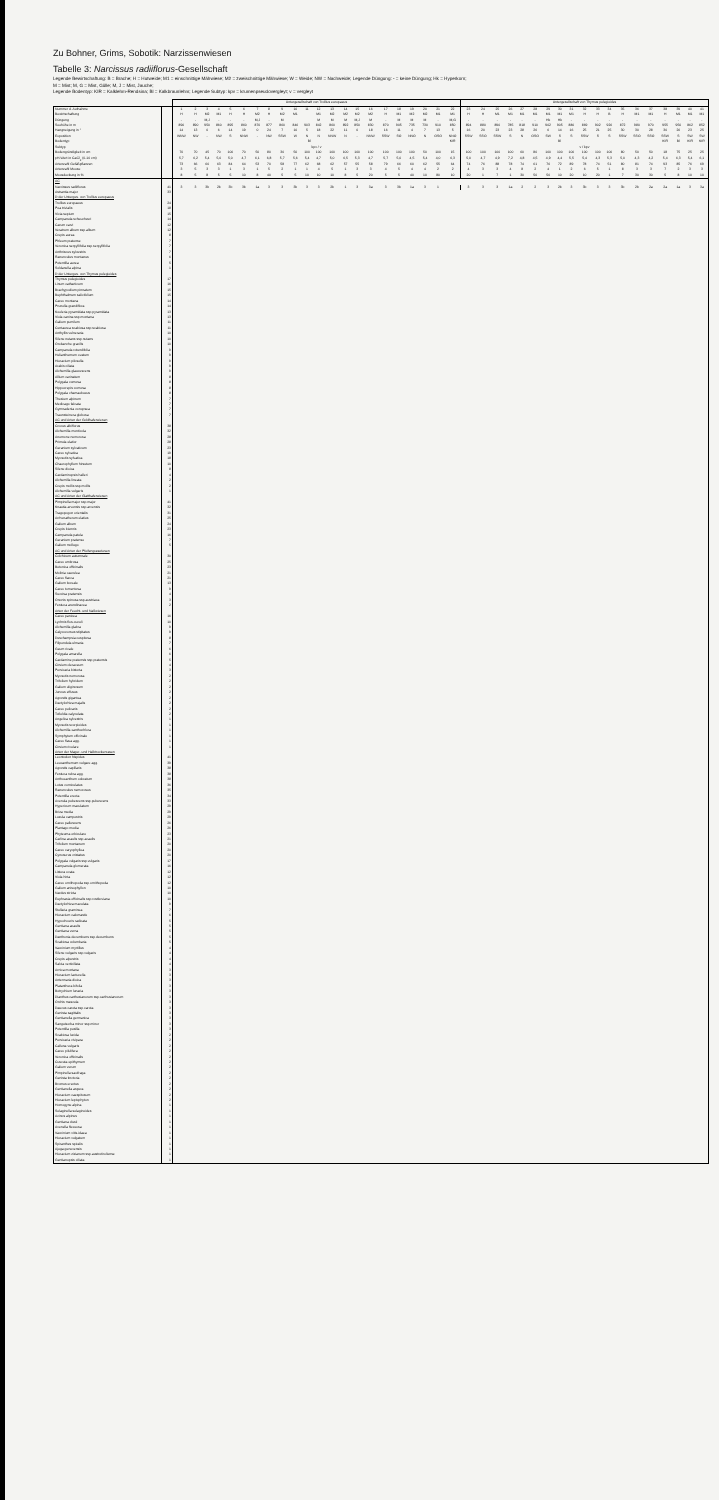Zu Bohner, Grims, Sobotik: Narzissenwiesen
Tabelle 3: Narcissus radiiflorus-Gesellschaft
Legende Bewirtschaftung: B = Brache; H = Hutweide; M1 = einschnittige Mähwiese; M2 = zweischnittige Mähwiese; W = Weide; NW = Nachweide; Legende Düngung: - = keine Düngung; Hk = Hyperkorn;
M = Mist; M, G = Mist, Gülle; M, J = Mist, Jauche;
Legende Bodentyp: KIR = Kalklehm-Rendsina; Bl = Kalkbraunlehm; Legende Subtyp: kpv = krumenpseudovergleyt; v = vergleyt
| | | Untergesellschaft von Trollius europaeus | | | | | | | | | | | | | | | | | | | | | | Untergesellschaft von Thymus pulegioides | | | | | | | | | | | | | | | | | | |
| --- | --- | --- | --- | --- | --- | --- | --- | --- | --- | --- | --- | --- | --- | --- | --- | --- | --- | --- | --- | --- | --- | --- | --- | --- | --- | --- | --- | --- | --- | --- | --- | --- | --- | --- | --- | --- | --- | --- | --- | --- | --- | --- |
| Nummer d. Aufnahme | | 1 | 2 | 3 | 4 | 5 | 6 | 7 | 8 | 9 | 10 | 11 | 12 | 13 | 14 | 15 | 16 | 17 | 18 | 19 | 20 | 21 | 22 | 23 | 24 | 25 | 26 | 27 | 28 | 29 | 30 | 31 | 32 | 33 | 34 | 35 | 36 | 37 | 38 | 39 | 40 | 41 |
| Bewirtschaftung | | H | H | M2 | M1 | H | H | M2 | H | M2 | M1 | | M1 | M2 | M2 | M2 | M2 | H | M1 | M2 | M2 | M1 | M1 | H | H | M1 | M1 | M1 | M1 | M1 | M1 | M1 | H | H | B | H | M1 | M1 | H | M1 | M1 | M1 |
| Düngung | | - | - | M,J | - | - | - | M,J | - | M | | | M | M | M | M,J | M | - | M | M | M | - | M,G | - | - | - | - | - | - | Hk | Hk | - | - | - | - | - | - | - | - | - | - | - |
| Seehöhe in m | | 890 | 890 | 950 | 860 | 895 | 860 | 870 | 877 | 860 | 846 | 903 | 842 | 860 | 892 | 850 | 830 | 870 | 905 | 735 | 730 | 910 | 850 | 894 | 880 | 890 | 785 | 818 | 910 | 902 | 905 | 880 | 869 | 902 | 926 | 872 | 980 | 970 | 955 | 950 | 862 | 852 |
| Hangneigung in ° | | 14 | 13 | 0 | 6 | 14 | 19 | 0 | 24 | 7 | 10 | 5 | 18 | 22 | 11 | 0 | 18 | 16 | 11 | 4 | 7 | 13 | 5 | 16 | 20 | 23 | 23 | 28 | 26 | 6 | 14 | 16 | 25 | 21 | 25 | 30 | 30 | 28 | 30 | 26 | 23 | 25 |
| Exposition | | WNW | NW | - | NW | S | NNW | - | NW | SSW | W | N | N | NNW | N | - | NNW | SSW | SO | NNO | N | OSO | NNO | SSW | SSO | SSW | S | N | OSO | SW | S | S | SSW | S | S | SSW | SSO | SSO | SSW | S | SW | SW |
| Bodentyp | | Bl | | | | | | | | | | | | | | | | | | | | | KIR | Bl | | | | | | | | | | | | | | | KIR | Bl | KIR | KIR |
| Subtyp | | kpv / v | | | | | | | | | | | | | | | | | | | | | | v / kpv | | | | | | | | | | | | | | | | | | |
| Bodengründigkeit in cm | | 70 | 70 | 45 | 70 | 100 | 70 | 50 | 80 | 30 | 50 | 100 | 100 | 100 | 100 | 100 | 100 | 100 | 100 | 100 | 50 | 100 | 15 | 100 | 100 | 100 | 100 | 60 | 80 | 100 | 100 | 100 | 100 | 100 | 100 | 80 | 50 | 50 | 18 | 75 | 25 | 25 |
| pH-Wert in CaCl<sub>2</sub> (0-10 cm) | | 5,7 | 6,2 | 5,4 | 5,0 | 5,0 | 4,7 | 6,1 | 6,8 | 5,7 | 5,6 | 5,4 | 4,7 | 5,0 | 6,5 | 5,3 | 4,7 | 5,7 | 5,0 | 4,5 | 5,4 | 4,0 | 6,3 | 5,0 | 4,7 | 4,9 | 7,2 | 4,8 | 4,5 | 4,9 | 4,4 | 5,5 | 5,4 | 4,3 | 5,3 | 5,0 | 4,3 | 4,2 | 5,4 | 6,3 | 5,4 | 6,1 |
| Artenzahl Gefäßpflanzen | | 73 | 66 | 60 | 63 | 84 | 64 | 53 | 70 | 58 | 77 | 62 | 68 | 62 | 57 | 55 | 58 | 79 | 66 | 60 | 62 | 55 | 64 | 74 | 76 | 88 | 78 | 74 | 61 | 76 | 72 | 89 | 78 | 74 | 51 | 80 | 81 | 74 | 93 | 85 | 76 | 69 |
| Artenzahl Moose | | 3 | 5 | 3 | 3 | 1 | 3 | 1 | 5 | 2 | 1 | 1 | 4 | 5 | 1 | 3 | 3 | 4 | 5 | 4 | 4 | 2 | 2 | 4 | 3 | 3 | 4 | 8 | 2 | 4 | 1 | 2 | 6 | 5 | 1 | 8 | 3 | 3 | 7 | 2 | 3 | 3 |
| Moosdeckung in % | | 8 | 5 | 8 | 5 | 5 | 10 | 8 | 40 | 5 | 5 | 10 | 10 | 10 | 8 | 5 | 20 | 5 | 5 | 40 | 10 | 80 | 10 | 20 | 1 | 7 | 1 | 30 | 50 | 50 | 10 | 20 | 10 | 20 | 1 | 7 | 30 | 30 | 5 | 8 | 10 | 10 |
| AC | | | | | | | | | | | | | | | | | | | | | | | | | | | | | | | | | | | | | | | | | | |
| Narcissus radiiflorus | 41 | 3 | 3 | 3b | 2b | 3b | 3b | 1a | 3 | 3 | 3b | 3 | 3 | 2b | 1 | 3 | 3a | 3 | 3b | 1a | 3 | 1 | | 3 | 3 | 3 | 1a | 2 | 2 | 3 | 2b | 3 | 3b | 3 | 3 | 3b | 2b | 2a | 2a | 1a | 3 | 3a |
| Astrantia major | 33 | | | | | | | | | | | | | | | | | | | | | | | | | | | | | | | | | | | | | | | | | |
| D der Unterges. von Trollius europaeus | | | | | | | | | | | | | | | | | | | | | | | | | | | | | | | | | | | | | | | | | | |
| Trollius europaeus | 24 | | | | | | | | | | | | | | | | | | | | | | | | | | | | | | | | | | | | | | | | | |
| Poa trivialis | 18 | | | | | | | | | | | | | | | | | | | | | | | | | | | | | | | | | | | | | | | | | |
| Vicia sepium | 15 | | | | | | | | | | | | | | | | | | | | | | | | | | | | | | | | | | | | | | | | | |
| Campanula scheuchzeri | 14 | | | | | | | | | | | | | | | | | | | | | | | | | | | | | | | | | | | | | | | | | |
| Carum carvi | 12 | | | | | | | | | | | | | | | | | | | | | | | | | | | | | | | | | | | | | | | | | |
| Veratrum album ssp.album | 12 | | | | | | | | | | | | | | | | | | | | | | | | | | | | | | | | | | | | | | | | | |
| Crepis aurea | 8 | | | | | | | | | | | | | | | | | | | | | | | | | | | | | | | | | | | | | | | | | |
| Phleum pratense | 7 | | | | | | | | | | | | | | | | | | | | | | | | | | | | | | | | | | | | | | | | | |
| Veronica serpyllifolia ssp.serpyllifolia | 7 | | | | | | | | | | | | | | | | | | | | | | | | | | | | | | | | | | | | | | | | | |
| Anthriscus sylvestris | 7 | | | | | | | | | | | | | | | | | | | | | | | | | | | | | | | | | | | | | | | | | |
| Ranunculus montanus | 6 | | | | | | | | | | | | | | | | | | | | | | | | | | | | | | | | | | | | | | | | | |
| Potentilla aurea | 5 | | | | | | | | | | | | | | | | | | | | | | | | | | | | | | | | | | | | | | | | | |
| Soldanella alpina | 1 | | | | | | | | | | | | | | | | | | | | | | | | | | | | | | | | | | | | | | | | | |
| D der Unterges. von Thymus pulegioides | | | | | | | | | | | | | | | | | | | | | | | | | | | | | | | | | | | | | | | | | | |
| Thymus pulegioides | 17 | | | | | | | | | | | | | | | | | | | | | | | | | | | | | | | | | | | | | | | | | |
| Linum catharticum | 16 | | | | | | | | | | | | | | | | | | | | | | | | | | | | | | | | | | | | | | | | | |
| Brachypodium pinnatum | 15 | | | | | | | | | | | | | | | | | | | | | | | | | | | | | | | | | | | | | | | | | |
| Buphthalmum salicifolium | 15 | | | | | | | | | | | | | | | | | | | | | | | | | | | | | | | | | | | | | | | | | |
| Carex montana | 14 | | | | | | | | | | | | | | | | | | | | | | | | | | | | | | | | | | | | | | | | | |
| Prunella grandiflora | 14 | | | | | | | | | | | | | | | | | | | | | | | | | | | | | | | | | | | | | | | | | |
| Koeleria pyramidata ssp.pyramidata | 13 | | | | | | | | | | | | | | | | | | | | | | | | | | | | | | | | | | | | | | | | | |
| Viola canina ssp.montana | 13 | | | | | | | | | | | | | | | | | | | | | | | | | | | | | | | | | | | | | | | | | |
| Galium pumilum | 11 | | | | | | | | | | | | | | | | | | | | | | | | | | | | | | | | | | | | | | | | | |
| Centaurea scabiosa ssp.scabiosa | 11 | | | | | | | | | | | | | | | | | | | | | | | | | | | | | | | | | | | | | | | | | |
| Anthyllis vulneraria | 10 | | | | | | | | | | | | | | | | | | | | | | | | | | | | | | | | | | | | | | | | | |
| Silene nutans ssp.nutans | 10 | | | | | | | | | | | | | | | | | | | | | | | | | | | | | | | | | | | | | | | | | |
| Orobanche gracilis | 10 | | | | | | | | | | | | | | | | | | | | | | | | | | | | | | | | | | | | | | | | | |
| Campanula rotundifolia | 9 | | | | | | | | | | | | | | | | | | | | | | | | | | | | | | | | | | | | | | | | | |
| Helianthemum ovatum | 9 | | | | | | | | | | | | | | | | | | | | | | | | | | | | | | | | | | | | | | | | | |
| Hieracium pilosella | 9 | | | | | | | | | | | | | | | | | | | | | | | | | | | | | | | | | | | | | | | | | |
| Arabis ciliata | 9 | | | | | | | | | | | | | | | | | | | | | | | | | | | | | | | | | | | | | | | | | |
| Alchemilla glaucescens | 9 | | | | | | | | | | | | | | | | | | | | | | | | | | | | | | | | | | | | | | | | | |
| Allium carinatum | 8 | | | | | | | | | | | | | | | | | | | | | | | | | | | | | | | | | | | | | | | | | |
| Polygala comosa | 8 | | | | | | | | | | | | | | | | | | | | | | | | | | | | | | | | | | | | | | | | | |
| Hippocrepis comosa | 8 | | | | | | | | | | | | | | | | | | | | | | | | | | | | | | | | | | | | | | | | | |
| Polygala chamaebuxus | 8 | | | | | | | | | | | | | | | | | | | | | | | | | | | | | | | | | | | | | | | | | |
| Thesium alpinum | 7 | | | | | | | | | | | | | | | | | | | | | | | | | | | | | | | | | | | | | | | | | |
| Medicago falcata | 7 | | | | | | | | | | | | | | | | | | | | | | | | | | | | | | | | | | | | | | | | | |
| Gymnadenia conopsea | 7 | | | | | | | | | | | | | | | | | | | | | | | | | | | | | | | | | | | | | | | | | |
| Traunsteinera globosa | 7 | | | | | | | | | | | | | | | | | | | | | | | | | | | | | | | | | | | | | | | | | |
| AC und Arten der Goldhaferwiesen | | | | | | | | | | | | | | | | | | | | | | | | | | | | | | | | | | | | | | | | | | |
| Crocus albiflorus | 38 | | | | | | | | | | | | | | | | | | | | | | | | | | | | | | | | | | | | | | | | | |
| Alchemilla monticola | 32 | | | | | | | | | | | | | | | | | | | | | | | | | | | | | | | | | | | | | | | | | |
| Anemone nemorosa | 28 | | | | | | | | | | | | | | | | | | | | | | | | | | | | | | | | | | | | | | | | | |
| Primula elatior | 28 | | | | | | | | | | | | | | | | | | | | | | | | | | | | | | | | | | | | | | | | | |
| Geranium sylvaticum | 23 | | | | | | | | | | | | | | | | | | | | | | | | | | | | | | | | | | | | | | | | | |
| Carex sylvatica | 19 | | | | | | | | | | | | | | | | | | | | | | | | | | | | | | | | | | | | | | | | | |
| Myosotis sylvatica | 18 | | | | | | | | | | | | | | | | | | | | | | | | | | | | | | | | | | | | | | | | | |
| Chaerophyllum hirsutum | 10 | | | | | | | | | | | | | | | | | | | | | | | | | | | | | | | | | | | | | | | | | |
| Silene dioica | 8 | | | | | | | | | | | | | | | | | | | | | | | | | | | | | | | | | | | | | | | | | |
| Cardaminopsis halleri | 4 | | | | | | | | | | | | | | | | | | | | | | | | | | | | | | | | | | | | | | | | | |
| Alchemilla lineata | 2 | | | | | | | | | | | | | | | | | | | | | | | | | | | | | | | | | | | | | | | | | |
| Crepis mollis ssp.mollis | 2 | | | | | | | | | | | | | | | | | | | | | | | | | | | | | | | | | | | | | | | | | |
| Alchemilla vulgaris | 1 | | | | | | | | | | | | | | | | | | | | | | | | | | | | | | | | | | | | | | | | | |
| AC und Arten der Glatthaferwiesen | | | | | | | | | | | | | | | | | | | | | | | | | | | | | | | | | | | | | | | | | | |
| Pimpinella major ssp.major | 41 | | | | | | | | | | | | | | | | | | | | | | | | | | | | | | | | | | | | | | | | | |
| Knautia arvensis ssp.arvensis | 32 | | | | | | | | | | | | | | | | | | | | | | | | | | | | | | | | | | | | | | | | | |
| Tragopogon orientalis | 31 | | | | | | | | | | | | | | | | | | | | | | | | | | | | | | | | | | | | | | | | | |
| Arrhenatherum elatius | 25 | | | | | | | | | | | | | | | | | | | | | | | | | | | | | | | | | | | | | | | | | |
| Galium album | 24 | | | | | | | | | | | | | | | | | | | | | | | | | | | | | | | | | | | | | | | | | |
| Crepis biennis | 23 | | | | | | | | | | | | | | | | | | | | | | | | | | | | | | | | | | | | | | | | | |
| Campanula patula | 16 | | | | | | | | | | | | | | | | | | | | | | | | | | | | | | | | | | | | | | | | | |
| Geranium pratense | 7 | | | | | | | | | | | | | | | | | | | | | | | | | | | | | | | | | | | | | | | | | |
| Galium mollugo | 5 | | | | | | | | | | | | | | | | | | | | | | | | | | | | | | | | | | | | | | | | | |
| AC und Arten der Pfeifengraswiesen | | | | | | | | | | | | | | | | | | | | | | | | | | | | | | | | | | | | | | | | | | |
| Colchicum autumnale | 30 | | | | | | | | | | | | | | | | | | | | | | | | | | | | | | | | | | | | | | | | | |
| Carex umbrosa | 25 | | | | | | | | | | | | | | | | | | | | | | | | | | | | | | | | | | | | | | | | | |
| Betonica officinalis | 23 | | | | | | | | | | | | | | | | | | | | | | | | | | | | | | | | | | | | | | | | | |
| Molinia caerulea | 21 | | | | | | | | | | | | | | | | | | | | | | | | | | | | | | | | | | | | | | | | | |
| Carex flacca | 21 | | | | | | | | | | | | | | | | | | | | | | | | | | | | | | | | | | | | | | | | | |
| Galium boreale | 13 | | | | | | | | | | | | | | | | | | | | | | | | | | | | | | | | | | | | | | | | | |
| Carex tomentosa | 9 | | | | | | | | | | | | | | | | | | | | | | | | | | | | | | | | | | | | | | | | | |
| Succisa pratensis | 4 | | | | | | | | | | | | | | | | | | | | | | | | | | | | | | | | | | | | | | | | | |
| Ononis spinosa ssp.austriaca | 3 | | | | | | | | | | | | | | | | | | | | | | | | | | | | | | | | | | | | | | | | | |
| Festuca arundinacea | 2 | | | | | | | | | | | | | | | | | | | | | | | | | | | | | | | | | | | | | | | | | |
| Arten der Feucht- und Naßwiesen | | | | | | | | | | | | | | | | | | | | | | | | | | | | | | | | | | | | | | | | | | |
| Carex panicea | 16 | | | | | | | | | | | | | | | | | | | | | | | | | | | | | | | | | | | | | | | | | |
| Lychnis flos-cuculi | 10 | | | | | | | | | | | | | | | | | | | | | | | | | | | | | | | | | | | | | | | | | |
| Alchemilla glabra | 9 | | | | | | | | | | | | | | | | | | | | | | | | | | | | | | | | | | | | | | | | | |
| Calycocorsus stipitatus | 9 | | | | | | | | | | | | | | | | | | | | | | | | | | | | | | | | | | | | | | | | | |
| Deschampsia cespitosa | 8 | | | | | | | | | | | | | | | | | | | | | | | | | | | | | | | | | | | | | | | | | |
| Filipendula ulmaria | 7 | | | | | | | | | | | | | | | | | | | | | | | | | | | | | | | | | | | | | | | | | |
| Geum rivale | 6 | | | | | | | | | | | | | | | | | | | | | | | | | | | | | | | | | | | | | | | | | |
| Polygala amarella | 6 | | | | | | | | | | | | | | | | | | | | | | | | | | | | | | | | | | | | | | | | | |
| Cardamine pratensis ssp.pratensis | 5 | | | | | | | | | | | | | | | | | | | | | | | | | | | | | | | | | | | | | | | | | |
| Cirsium oleraceum | 4 | | | | | | | | | | | | | | | | | | | | | | | | | | | | | | | | | | | | | | | | | |
| Persicaria bistorta | 3 | | | | | | | | | | | | | | | | | | | | | | | | | | | | | | | | | | | | | | | | | |
| Myosotis nemorosa | 2 | | | | | | | | | | | | | | | | | | | | | | | | | | | | | | | | | | | | | | | | | |
| Trifolium hybridum | 2 | | | | | | | | | | | | | | | | | | | | | | | | | | | | | | | | | | | | | | | | | |
| Galium uliginosum | 2 | | | | | | | | | | | | | | | | | | | | | | | | | | | | | | | | | | | | | | | | | |
| Juncus effusus | 2 | | | | | | | | | | | | | | | | | | | | | | | | | | | | | | | | | | | | | | | | | |
| Agrostis gigantea | 2 | | | | | | | | | | | | | | | | | | | | | | | | | | | | | | | | | | | | | | | | | |
| Dactylorhiza majalis | 2 | | | | | | | | | | | | | | | | | | | | | | | | | | | | | | | | | | | | | | | | | |
| Carex pulicaris | 2 | | | | | | | | | | | | | | | | | | | | | | | | | | | | | | | | | | | | | | | | | |
| Tofieldia calyculata | 2 | | | | | | | | | | | | | | | | | | | | | | | | | | | | | | | | | | | | | | | | | |
| Angelica sylvestris | 1 | | | | | | | | | | | | | | | | | | | | | | | | | | | | | | | | | | | | | | | | | |
| Myosotis scorpioides | 1 | | | | | | | | | | | | | | | | | | | | | | | | | | | | | | | | | | | | | | | | | |
| Alchemilla xanthochlora | 1 | | | | | | | | | | | | | | | | | | | | | | | | | | | | | | | | | | | | | | | | | |
| Symphytum officinale | 1 | | | | | | | | | | | | | | | | | | | | | | | | | | | | | | | | | | | | | | | | | |
| Carex flava agg. | 1 | | | | | | | | | | | | | | | | | | | | | | | | | | | | | | | | | | | | | | | | | |
| Cirsium rivulare | 1 | | | | | | | | | | | | | | | | | | | | | | | | | | | | | | | | | | | | | | | | | |
| Arten der Mager- und Halbtrockenrasen | | | | | | | | | | | | | | | | | | | | | | | | | | | | | | | | | | | | | | | | | | |
| Leontodon hispidus | 41 | | | | | | | | | | | | | | | | | | | | | | | | | | | | | | | | | | | | | | | | | |
| Leucanthemum vulgare agg. | 39 | | | | | | | | | | | | | | | | | | | | | | | | | | | | | | | | | | | | | | | | | |
| Agrostis capillaris | 38 | | | | | | | | | | | | | | | | | | | | | | | | | | | | | | | | | | | | | | | | | |
| Festuca rubra agg. | 38 | | | | | | | | | | | | | | | | | | | | | | | | | | | | | | | | | | | | | | | | | |
| Anthoxanthum odoratum | 38 | | | | | | | | | | | | | | | | | | | | | | | | | | | | | | | | | | | | | | | | | |
| Lotus corniculatus | 36 | | | | | | | | | | | | | | | | | | | | | | | | | | | | | | | | | | | | | | | | | |
| Ranunculus nemorosus | 35 | | | | | | | | | | | | | | | | | | | | | | | | | | | | | | | | | | | | | | | | | |
| Potentilla erecta | 34 | | | | | | | | | | | | | | | | | | | | | | | | | | | | | | | | | | | | | | | | | |
| Avenula pubescens ssp.pubescens | 33 | | | | | | | | | | | | | | | | | | | | | | | | | | | | | | | | | | | | | | | | | |
| Hypericum maculatum | 29 | | | | | | | | | | | | | | | | | | | | | | | | | | | | | | | | | | | | | | | | | |
| Briza media | 29 | | | | | | | | | | | | | | | | | | | | | | | | | | | | | | | | | | | | | | | | | |
| Luzula campestris | 29 | | | | | | | | | | | | | | | | | | | | | | | | | | | | | | | | | | | | | | | | | |
| Carex pallescens | 26 | | | | | | | | | | | | | | | | | | | | | | | | | | | | | | | | | | | | | | | | | |
| Plantago media | 26 | | | | | | | | | | | | | | | | | | | | | | | | | | | | | | | | | | | | | | | | | |
| Phyteuma orbiculare | 23 | | | | | | | | | | | | | | | | | | | | | | | | | | | | | | | | | | | | | | | | | |
| Carlina acaulis ssp.acaulis | 21 | | | | | | | | | | | | | | | | | | | | | | | | | | | | | | | | | | | | | | | | | |
| Trifolium montanum | 20 | | | | | | | | | | | | | | | | | | | | | | | | | | | | | | | | | | | | | | | | | |
| Carex caryophyllea | 20 | | | | | | | | | | | | | | | | | | | | | | | | | | | | | | | | | | | | | | | | | |
| Cynosurus cristatus | 20 | | | | | | | | | | | | | | | | | | | | | | | | | | | | | | | | | | | | | | | | | |
| Polygala vulgaris ssp.vulgaris | 17 | | | | | | | | | | | | | | | | | | | | | | | | | | | | | | | | | | | | | | | | | |
| Campanula glomerata | 16 | | | | | | | | | | | | | | | | | | | | | | | | | | | | | | | | | | | | | | | | | |
| Listera ovata | 12 | | | | | | | | | | | | | | | | | | | | | | | | | | | | | | | | | | | | | | | | | |
| Viola hirta | 12 | | | | | | | | | | | | | | | | | | | | | | | | | | | | | | | | | | | | | | | | | |
| Carex ornithopoda ssp.ornithopoda | 12 | | | | | | | | | | | | | | | | | | | | | | | | | | | | | | | | | | | | | | | | | |
| Galium anisophyllon | 10 | | | | | | | | | | | | | | | | | | | | | | | | | | | | | | | | | | | | | | | | | |
| Nardus stricta | 10 | | | | | | | | | | | | | | | | | | | | | | | | | | | | | | | | | | | | | | | | | |
| Euphrasia officinalis ssp.rostkoviana | 10 | | | | | | | | | | | | | | | | | | | | | | | | | | | | | | | | | | | | | | | | | |
| Dactylorhiza maculata | 9 | | | | | | | | | | | | | | | | | | | | | | | | | | | | | | | | | | | | | | | | | |
| Stellaria graminea | 7 | | | | | | | | | | | | | | | | | | | | | | | | | | | | | | | | | | | | | | | | | |
| Hieracium calomastix | 6 | | | | | | | | | | | | | | | | | | | | | | | | | | | | | | | | | | | | | | | | | |
| Hypochoeris radicata | 5 | | | | | | | | | | | | | | | | | | | | | | | | | | | | | | | | | | | | | | | | | |
| Gentiana acaulis | 5 | | | | | | | | | | | | | | | | | | | | | | | | | | | | | | | | | | | | | | | | | |
| Gentiana verna | 5 | | | | | | | | | | | | | | | | | | | | | | | | | | | | | | | | | | | | | | | | | |
| Danthonia decumbens ssp.decumbens | 5 | | | | | | | | | | | | | | | | | | | | | | | | | | | | | | | | | | | | | | | | | |
| Scabiosa columbaria | 5 | | | | | | | | | | | | | | | | | | | | | | | | | | | | | | | | | | | | | | | | | |
| Vaccinium myrtillus | 4 | | | | | | | | | | | | | | | | | | | | | | | | | | | | | | | | | | | | | | | | | |
| Silene vulgaris ssp.vulgaris | 4 | | | | | | | | | | | | | | | | | | | | | | | | | | | | | | | | | | | | | | | | | |
| Crepis alpestris | 4 | | | | | | | | | | | | | | | | | | | | | | | | | | | | | | | | | | | | | | | | | |
| Salvia verticillata | 4 | | | | | | | | | | | | | | | | | | | | | | | | | | | | | | | | | | | | | | | | | |
| Arnica montana | 3 | | | | | | | | | | | | | | | | | | | | | | | | | | | | | | | | | | | | | | | | | |
| Hieracium lactucella | 3 | | | | | | | | | | | | | | | | | | | | | | | | | | | | | | | | | | | | | | | | | |
| Antennaria dioica | 3 | | | | | | | | | | | | | | | | | | | | | | | | | | | | | | | | | | | | | | | | | |
| Platanthera bifolia | 3 | | | | | | | | | | | | | | | | | | | | | | | | | | | | | | | | | | | | | | | | | |
| Botrychium lunaria | 3 | | | | | | | | | | | | | | | | | | | | | | | | | | | | | | | | | | | | | | | | | |
| Dianthus carthusianorum ssp.carthusianorum | 3 | | | | | | | | | | | | | | | | | | | | | | | | | | | | | | | | | | | | | | | | | |
| Orchis mascula | 3 | | | | | | | | | | | | | | | | | | | | | | | | | | | | | | | | | | | | | | | | | |
| Daucus carota ssp.carota | 3 | | | | | | | | | | | | | | | | | | | | | | | | | | | | | | | | | | | | | | | | | |
| Genista sagittalis | 3 | | | | | | | | | | | | | | | | | | | | | | | | | | | | | | | | | | | | | | | | | |
| Gentianella germanica | 3 | | | | | | | | | | | | | | | | | | | | | | | | | | | | | | | | | | | | | | | | | |
| Sanguisorba minor ssp.minor | 3 | | | | | | | | | | | | | | | | | | | | | | | | | | | | | | | | | | | | | | | | | |
| Potentilla pusilla | 3 | | | | | | | | | | | | | | | | | | | | | | | | | | | | | | | | | | | | | | | | | |
| Scabiosa lucida | 2 | | | | | | | | | | | | | | | | | | | | | | | | | | | | | | | | | | | | | | | | | |
| Persicaria vivipara | 2 | | | | | | | | | | | | | | | | | | | | | | | | | | | | | | | | | | | | | | | | | |
| Calluna vulgaris | 2 | | | | | | | | | | | | | | | | | | | | | | | | | | | | | | | | | | | | | | | | | |
| Carex pilulifera | 2 | | | | | | | | | | | | | | | | | | | | | | | | | | | | | | | | | | | | | | | | | |
| Veronica officinalis | 2 | | | | | | | | | | | | | | | | | | | | | | | | | | | | | | | | | | | | | | | | | |
| Cuscuta epithymum | 2 | | | | | | | | | | | | | | | | | | | | | | | | | | | | | | | | | | | | | | | | | |
| Galium verum | 2 | | | | | | | | | | | | | | | | | | | | | | | | | | | | | | | | | | | | | | | | | |
| Pimpinella saxifraga | 2 | | | | | | | | | | | | | | | | | | | | | | | | | | | | | | | | | | | | | | | | | |
| Genista tinctoria | 2 | | | | | | | | | | | | | | | | | | | | | | | | | | | | | | | | | | | | | | | | | |
| Bromus erectus | 2 | | | | | | | | | | | | | | | | | | | | | | | | | | | | | | | | | | | | | | | | | |
| Gentianella aspera | 2 | | | | | | | | | | | | | | | | | | | | | | | | | | | | | | | | | | | | | | | | | |
| Hieracium caespitosum | 2 | | | | | | | | | | | | | | | | | | | | | | | | | | | | | | | | | | | | | | | | | |
| Hieracium leptophyton | 2 | | | | | | | | | | | | | | | | | | | | | | | | | | | | | | | | | | | | | | | | | |
| Homogyne alpina | 1 | | | | | | | | | | | | | | | | | | | | | | | | | | | | | | | | | | | | | | | | | |
| Selaginella selaginoides | 1 | | | | | | | | | | | | | | | | | | | | | | | | | | | | | | | | | | | | | | | | | |
| Acinos alpinus | 1 | | | | | | | | | | | | | | | | | | | | | | | | | | | | | | | | | | | | | | | | | |
| Gentiana clusii | 1 | | | | | | | | | | | | | | | | | | | | | | | | | | | | | | | | | | | | | | | | | |
| Avenella flexuosa | 1 | | | | | | | | | | | | | | | | | | | | | | | | | | | | | | | | | | | | | | | | | |
| Vaccinium vitis-idaea | 1 | | | | | | | | | | | | | | | | | | | | | | | | | | | | | | | | | | | | | | | | | |
| Hieracium vulgatum | 1 | | | | | | | | | | | | | | | | | | | | | | | | | | | | | | | | | | | | | | | | | |
| Spiranthes spiralis | 1 | | | | | | | | | | | | | | | | | | | | | | | | | | | | | | | | | | | | | | | | | |
| Ajuga genevensis | 1 | | | | | | | | | | | | | | | | | | | | | | | | | | | | | | | | | | | | | | | | | |
| Hieracium zizianum ssp.austrotiroliense | 1 | | | | | | | | | | | | | | | | | | | | | | | | | | | | | | | | | | | | | | | | | |
| Gentianopsis ciliata | 1 | | | | | | | | | | | | | | | | | | | | | | | | | | | | | | | | | | | | | | | | | |